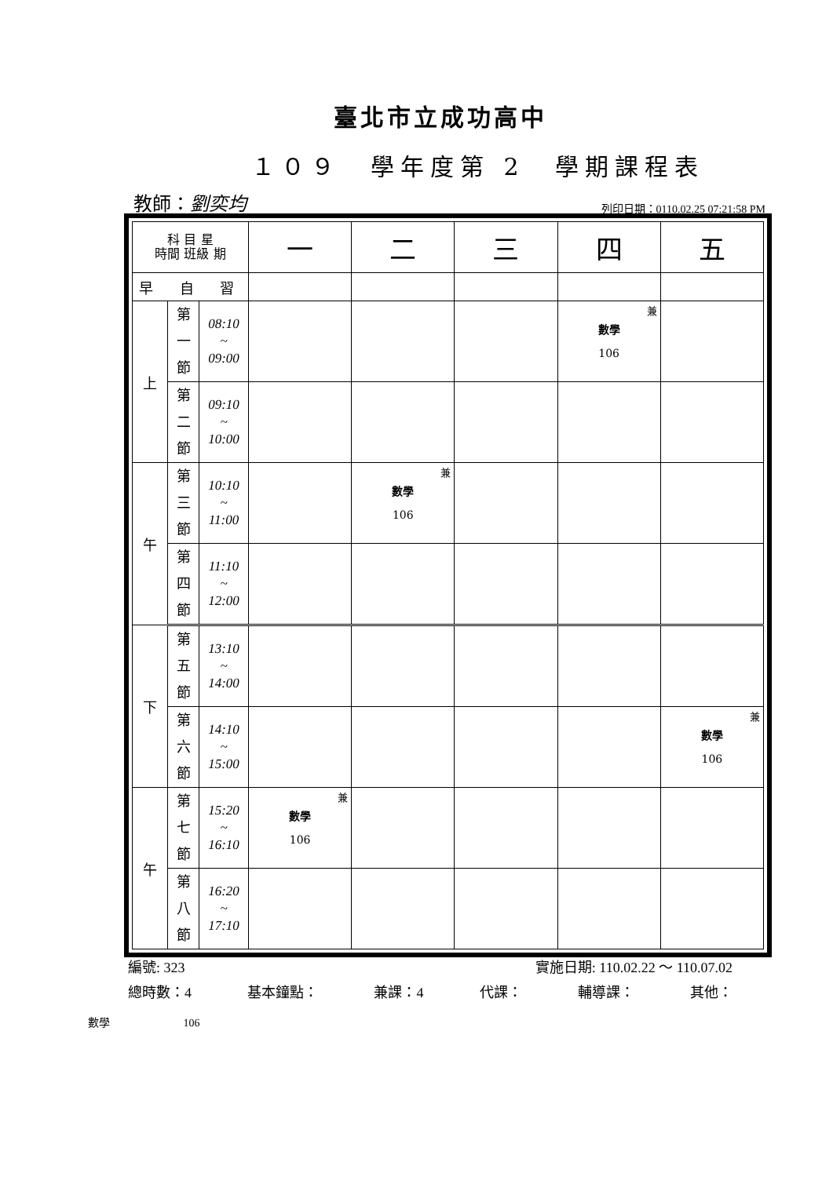臺北市立成功高中
１０９　學年度第 2　學期課程表
教師：劉奕均 列印日期：0110.02.25 07:21:58 PM
| 科 目 星 時間 班級 期 | | | 一 | 二 | 三 | 四 | 五 |
| 早 自 習 | | | | | | | |
| 上 | 第 一 節 | 08:10 ~ 09:00 | | | | 兼 數學 106 | |
| | 第 二 節 | 09:10 ~ 10:00 | | | | | |
| 午 | 第 三 節 | 10:10 ~ 11:00 | | 兼 數學 106 | | | |
| | 第 四 節 | 11:10 ~ 12:00 | | | | | |
| 下 | 第 五 節 | 13:10 ~ 14:00 | | | | | |
| | 第 六 節 | 14:10 ~ 15:00 | | | | | 兼 數學 106 |
| 午 | 第 七 節 | 15:20 ~ 16:10 | 兼 數學 106 | | | | |
| | 第 八 節 | 16:20 ~ 17:10 | | | | | |
編號: 323 實施日期: 110.02.22 ～ 110.07.02
總時數：4 基本鐘點： 兼課：4 代課： 輔導課： 其他：
數學 106